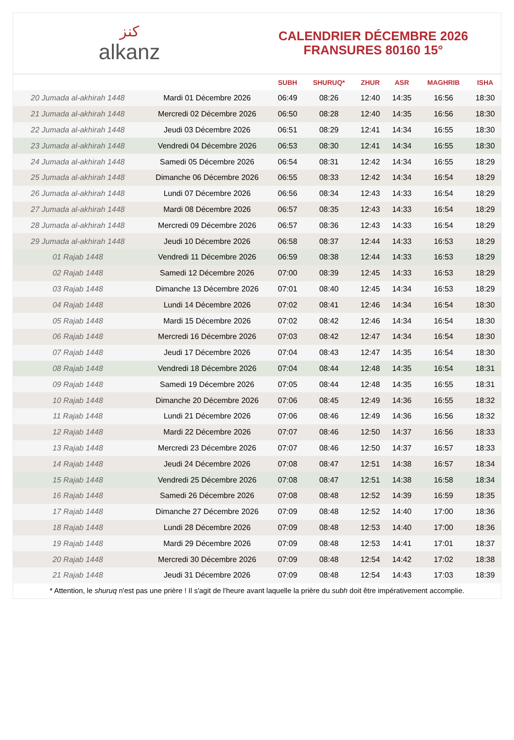ﻛﻨﺰ
alkanz
CALENDRIER DÉCEMBRE 2026
FRANSURES 80160 15°
| | | SUBH | SHURUQ* | ZHUR | ASR | MAGHRIB | ISHA |
| --- | --- | --- | --- | --- | --- | --- | --- |
| 20 Jumada al-akhirah 1448 | Mardi 01 Décembre 2026 | 06:49 | 08:26 | 12:40 | 14:35 | 16:56 | 18:30 |
| 21 Jumada al-akhirah 1448 | Mercredi 02 Décembre 2026 | 06:50 | 08:28 | 12:40 | 14:35 | 16:56 | 18:30 |
| 22 Jumada al-akhirah 1448 | Jeudi 03 Décembre 2026 | 06:51 | 08:29 | 12:41 | 14:34 | 16:55 | 18:30 |
| 23 Jumada al-akhirah 1448 | Vendredi 04 Décembre 2026 | 06:53 | 08:30 | 12:41 | 14:34 | 16:55 | 18:30 |
| 24 Jumada al-akhirah 1448 | Samedi 05 Décembre 2026 | 06:54 | 08:31 | 12:42 | 14:34 | 16:55 | 18:29 |
| 25 Jumada al-akhirah 1448 | Dimanche 06 Décembre 2026 | 06:55 | 08:33 | 12:42 | 14:34 | 16:54 | 18:29 |
| 26 Jumada al-akhirah 1448 | Lundi 07 Décembre 2026 | 06:56 | 08:34 | 12:43 | 14:33 | 16:54 | 18:29 |
| 27 Jumada al-akhirah 1448 | Mardi 08 Décembre 2026 | 06:57 | 08:35 | 12:43 | 14:33 | 16:54 | 18:29 |
| 28 Jumada al-akhirah 1448 | Mercredi 09 Décembre 2026 | 06:57 | 08:36 | 12:43 | 14:33 | 16:54 | 18:29 |
| 29 Jumada al-akhirah 1448 | Jeudi 10 Décembre 2026 | 06:58 | 08:37 | 12:44 | 14:33 | 16:53 | 18:29 |
| 01 Rajab 1448 | Vendredi 11 Décembre 2026 | 06:59 | 08:38 | 12:44 | 14:33 | 16:53 | 18:29 |
| 02 Rajab 1448 | Samedi 12 Décembre 2026 | 07:00 | 08:39 | 12:45 | 14:33 | 16:53 | 18:29 |
| 03 Rajab 1448 | Dimanche 13 Décembre 2026 | 07:01 | 08:40 | 12:45 | 14:34 | 16:53 | 18:29 |
| 04 Rajab 1448 | Lundi 14 Décembre 2026 | 07:02 | 08:41 | 12:46 | 14:34 | 16:54 | 18:30 |
| 05 Rajab 1448 | Mardi 15 Décembre 2026 | 07:02 | 08:42 | 12:46 | 14:34 | 16:54 | 18:30 |
| 06 Rajab 1448 | Mercredi 16 Décembre 2026 | 07:03 | 08:42 | 12:47 | 14:34 | 16:54 | 18:30 |
| 07 Rajab 1448 | Jeudi 17 Décembre 2026 | 07:04 | 08:43 | 12:47 | 14:35 | 16:54 | 18:30 |
| 08 Rajab 1448 | Vendredi 18 Décembre 2026 | 07:04 | 08:44 | 12:48 | 14:35 | 16:54 | 18:31 |
| 09 Rajab 1448 | Samedi 19 Décembre 2026 | 07:05 | 08:44 | 12:48 | 14:35 | 16:55 | 18:31 |
| 10 Rajab 1448 | Dimanche 20 Décembre 2026 | 07:06 | 08:45 | 12:49 | 14:36 | 16:55 | 18:32 |
| 11 Rajab 1448 | Lundi 21 Décembre 2026 | 07:06 | 08:46 | 12:49 | 14:36 | 16:56 | 18:32 |
| 12 Rajab 1448 | Mardi 22 Décembre 2026 | 07:07 | 08:46 | 12:50 | 14:37 | 16:56 | 18:33 |
| 13 Rajab 1448 | Mercredi 23 Décembre 2026 | 07:07 | 08:46 | 12:50 | 14:37 | 16:57 | 18:33 |
| 14 Rajab 1448 | Jeudi 24 Décembre 2026 | 07:08 | 08:47 | 12:51 | 14:38 | 16:57 | 18:34 |
| 15 Rajab 1448 | Vendredi 25 Décembre 2026 | 07:08 | 08:47 | 12:51 | 14:38 | 16:58 | 18:34 |
| 16 Rajab 1448 | Samedi 26 Décembre 2026 | 07:08 | 08:48 | 12:52 | 14:39 | 16:59 | 18:35 |
| 17 Rajab 1448 | Dimanche 27 Décembre 2026 | 07:09 | 08:48 | 12:52 | 14:40 | 17:00 | 18:36 |
| 18 Rajab 1448 | Lundi 28 Décembre 2026 | 07:09 | 08:48 | 12:53 | 14:40 | 17:00 | 18:36 |
| 19 Rajab 1448 | Mardi 29 Décembre 2026 | 07:09 | 08:48 | 12:53 | 14:41 | 17:01 | 18:37 |
| 20 Rajab 1448 | Mercredi 30 Décembre 2026 | 07:09 | 08:48 | 12:54 | 14:42 | 17:02 | 18:38 |
| 21 Rajab 1448 | Jeudi 31 Décembre 2026 | 07:09 | 08:48 | 12:54 | 14:43 | 17:03 | 18:39 |
* Attention, le shuruq n'est pas une prière ! Il s'agit de l'heure avant laquelle la prière du subh doit être impérativement accomplie.